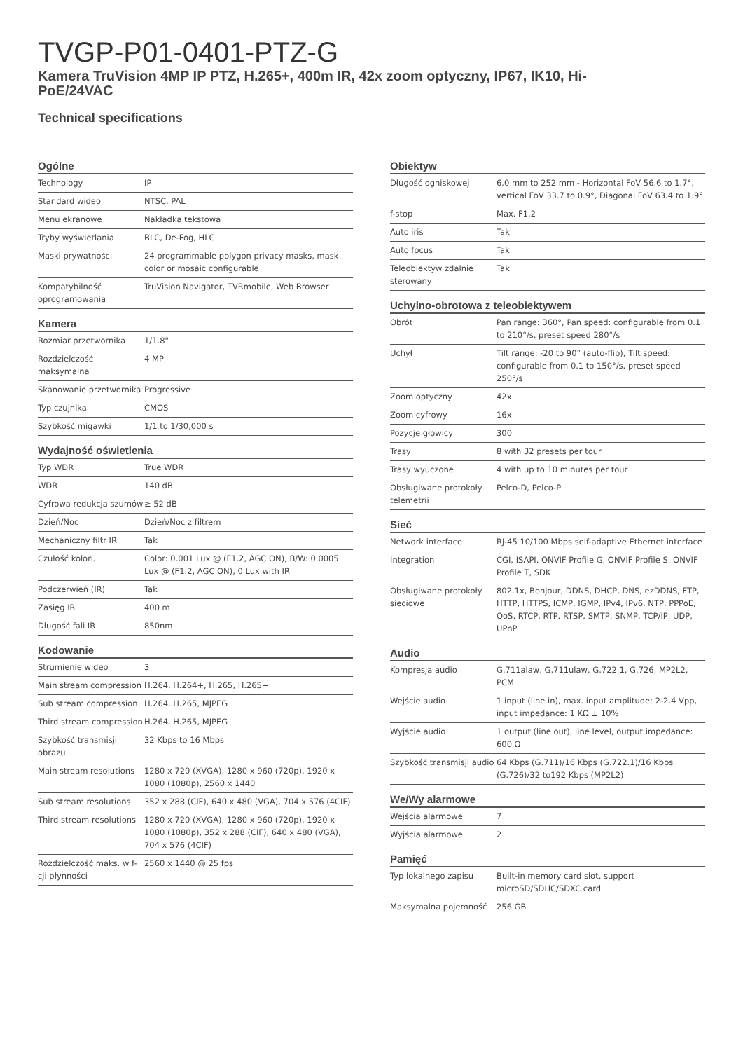TVGP-P01-0401-PTZ-G
Kamera TruVision 4MP IP PTZ, H.265+, 400m IR, 42x zoom optyczny, IP67, IK10, Hi-PoE/24VAC
Technical specifications
Ogólne
| Technology | IP |
| Standard wideo | NTSC, PAL |
| Menu ekranowe | Nakładka tekstowa |
| Tryby wyświetlania | BLC, De-Fog, HLC |
| Maski prywatności | 24 programmable polygon privacy masks, mask color or mosaic configurable |
| Kompatybilność oprogramowania | TruVision Navigator, TVRmobile, Web Browser |
Kamera
| Rozmiar przetwornika | 1/1.8" |
| Rozdzielczość maksymalna | 4 MP |
| Skanowanie przetwornika | Progressive |
| Typ czujnika | CMOS |
| Szybkość migawki | 1/1 to 1/30,000 s |
Wydajność oświetlenia
| Typ WDR | True WDR |
| WDR | 140 dB |
| Cyfrowa redukcja szumów | ≥ 52 dB |
| Dzień/Noc | Dzień/Noc z filtrem |
| Mechaniczny filtr IR | Tak |
| Czułość koloru | Color: 0.001 Lux @ (F1.2, AGC ON), B/W: 0.0005 Lux @ (F1.2, AGC ON), 0 Lux with IR |
| Podczerwień (IR) | Tak |
| Zasięg IR | 400 m |
| Długość fali IR | 850nm |
Kodowanie
| Strumienie wideo | 3 |
| Main stream compression | H.264, H.264+, H.265, H.265+ |
| Sub stream compression | H.264, H.265, MJPEG |
| Third stream compression | H.264, H.265, MJPEG |
| Szybkość transmisji obrazu | 32 Kbps to 16 Mbps |
| Main stream resolutions | 1280 x 720 (XVGA), 1280 x 960 (720p), 1920 x 1080 (1080p), 2560 x 1440 |
| Sub stream resolutions | 352 x 288 (CIF), 640 x 480 (VGA), 704 x 576 (4CIF) |
| Third stream resolutions | 1280 x 720 (XVGA), 1280 x 960 (720p), 1920 x 1080 (1080p), 352 x 288 (CIF), 640 x 480 (VGA), 704 x 576 (4CIF) |
| Rozdzielczość maks. w f-cji płynności | 2560 x 1440 @ 25 fps |
Obiektyw
| Długość ogniskowej | 6.0 mm to 252 mm - Horizontal FoV 56.6 to 1.7°, vertical FoV 33.7 to 0.9°, Diagonal FoV 63.4 to 1.9° |
| f-stop | Max. F1.2 |
| Auto iris | Tak |
| Auto focus | Tak |
| Teleobiektyw zdalnie sterowany | Tak |
Uchylno-obrotowa z teleobiektywem
| Obrót | Pan range: 360°, Pan speed: configurable from 0.1 to 210°/s, preset speed 280°/s |
| Uchył | Tilt range: -20 to 90° (auto-flip), Tilt speed: configurable from 0.1 to 150°/s, preset speed 250°/s |
| Zoom optyczny | 42x |
| Zoom cyfrowy | 16x |
| Pozycje głowicy | 300 |
| Trasy | 8 with 32 presets per tour |
| Trasy wyuczone | 4 with up to 10 minutes per tour |
| Obsługiwane protokoły telemetrii | Pelco-D, Pelco-P |
Sieć
| Network interface | RJ-45 10/100 Mbps self-adaptive Ethernet interface |
| Integration | CGI, ISAPI, ONVIF Profile G, ONVIF Profile S, ONVIF Profile T, SDK |
| Obsługiwane protokoły sieciowe | 802.1x, Bonjour, DDNS, DHCP, DNS, ezDDNS, FTP, HTTP, HTTPS, ICMP, IGMP, IPv4, IPv6, NTP, PPPoE, QoS, RTCP, RTP, RTSP, SMTP, SNMP, TCP/IP, UDP, UPnP |
Audio
| Kompresja audio | G.711alaw, G.711ulaw, G.722.1, G.726, MP2L2, PCM |
| Wejście audio | 1 input (line in), max. input amplitude: 2-2.4 Vpp, input impedance: 1 KΩ ± 10% |
| Wyjście audio | 1 output (line out), line level, output impedance: 600 Ω |
| Szybkość transmisji audio | 64 Kbps (G.711)/16 Kbps (G.722.1)/16 Kbps (G.726)/32 to192 Kbps (MP2L2) |
We/Wy alarmowe
| Wejścia alarmowe | 7 |
| Wyjścia alarmowe | 2 |
Pamięć
| Typ lokalnego zapisu | Built-in memory card slot, support microSD/SDHC/SDXC card |
| Maksymalna pojemność | 256 GB |